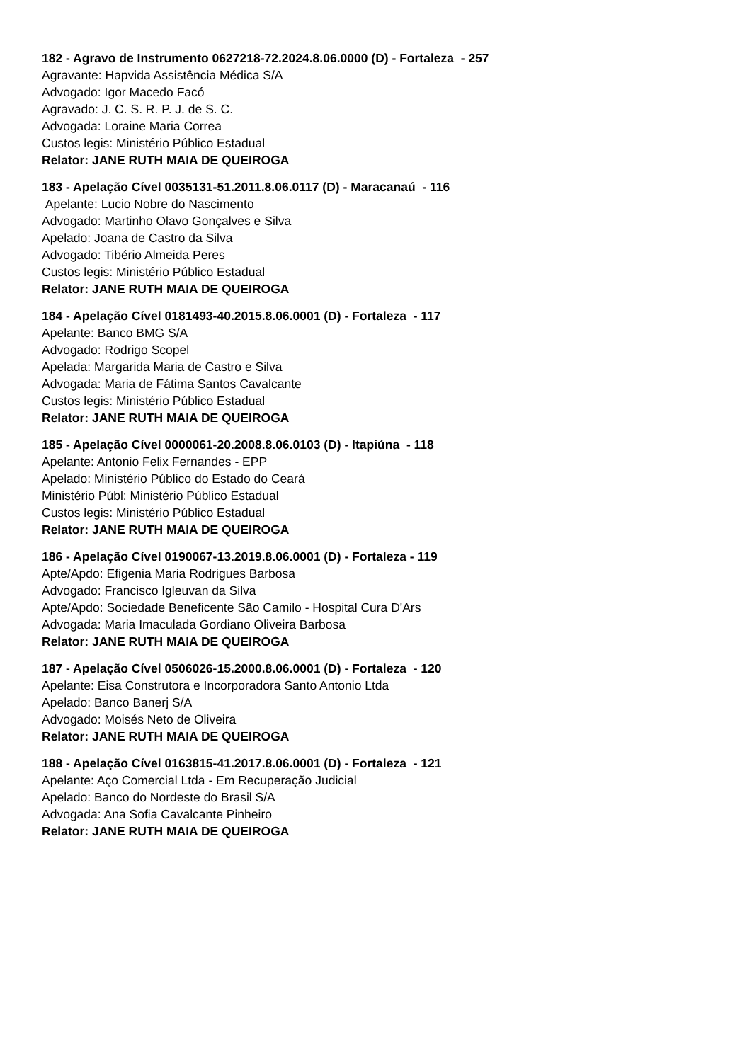182 - Agravo de Instrumento 0627218-72.2024.8.06.0000 (D) - Fortaleza - 257
Agravante: Hapvida Assistência Médica S/A
Advogado: Igor Macedo Facó
Agravado: J. C. S. R. P. J. de S. C.
Advogada: Loraine Maria Correa
Custos legis: Ministério Público Estadual
Relator: JANE RUTH MAIA DE QUEIROGA
183 - Apelação Cível 0035131-51.2011.8.06.0117 (D) - Maracanaú - 116
Apelante: Lucio Nobre do Nascimento
Advogado: Martinho Olavo Gonçalves e Silva
Apelado: Joana de Castro da Silva
Advogado: Tibério Almeida Peres
Custos legis: Ministério Público Estadual
Relator: JANE RUTH MAIA DE QUEIROGA
184 - Apelação Cível 0181493-40.2015.8.06.0001 (D) - Fortaleza - 117
Apelante: Banco BMG S/A
Advogado: Rodrigo Scopel
Apelada: Margarida Maria de Castro e Silva
Advogada: Maria de Fátima Santos Cavalcante
Custos legis: Ministério Público Estadual
Relator: JANE RUTH MAIA DE QUEIROGA
185 - Apelação Cível 0000061-20.2008.8.06.0103 (D) - Itapiúna - 118
Apelante: Antonio Felix Fernandes - EPP
Apelado: Ministério Público do Estado do Ceará
Ministério Públ: Ministério Público Estadual
Custos legis: Ministério Público Estadual
Relator: JANE RUTH MAIA DE QUEIROGA
186 - Apelação Cível 0190067-13.2019.8.06.0001 (D) - Fortaleza - 119
Apte/Apdo: Efigenia Maria Rodrigues Barbosa
Advogado: Francisco Igleuvan da Silva
Apte/Apdo: Sociedade Beneficente São Camilo - Hospital Cura D'Ars
Advogada: Maria Imaculada Gordiano Oliveira Barbosa
Relator: JANE RUTH MAIA DE QUEIROGA
187 - Apelação Cível 0506026-15.2000.8.06.0001 (D) - Fortaleza - 120
Apelante: Eisa Construtora e Incorporadora Santo Antonio Ltda
Apelado: Banco Banerj S/A
Advogado: Moisés Neto de Oliveira
Relator: JANE RUTH MAIA DE QUEIROGA
188 - Apelação Cível 0163815-41.2017.8.06.0001 (D) - Fortaleza - 121
Apelante: Aço Comercial Ltda - Em Recuperação Judicial
Apelado: Banco do Nordeste do Brasil S/A
Advogada: Ana Sofia Cavalcante Pinheiro
Relator: JANE RUTH MAIA DE QUEIROGA